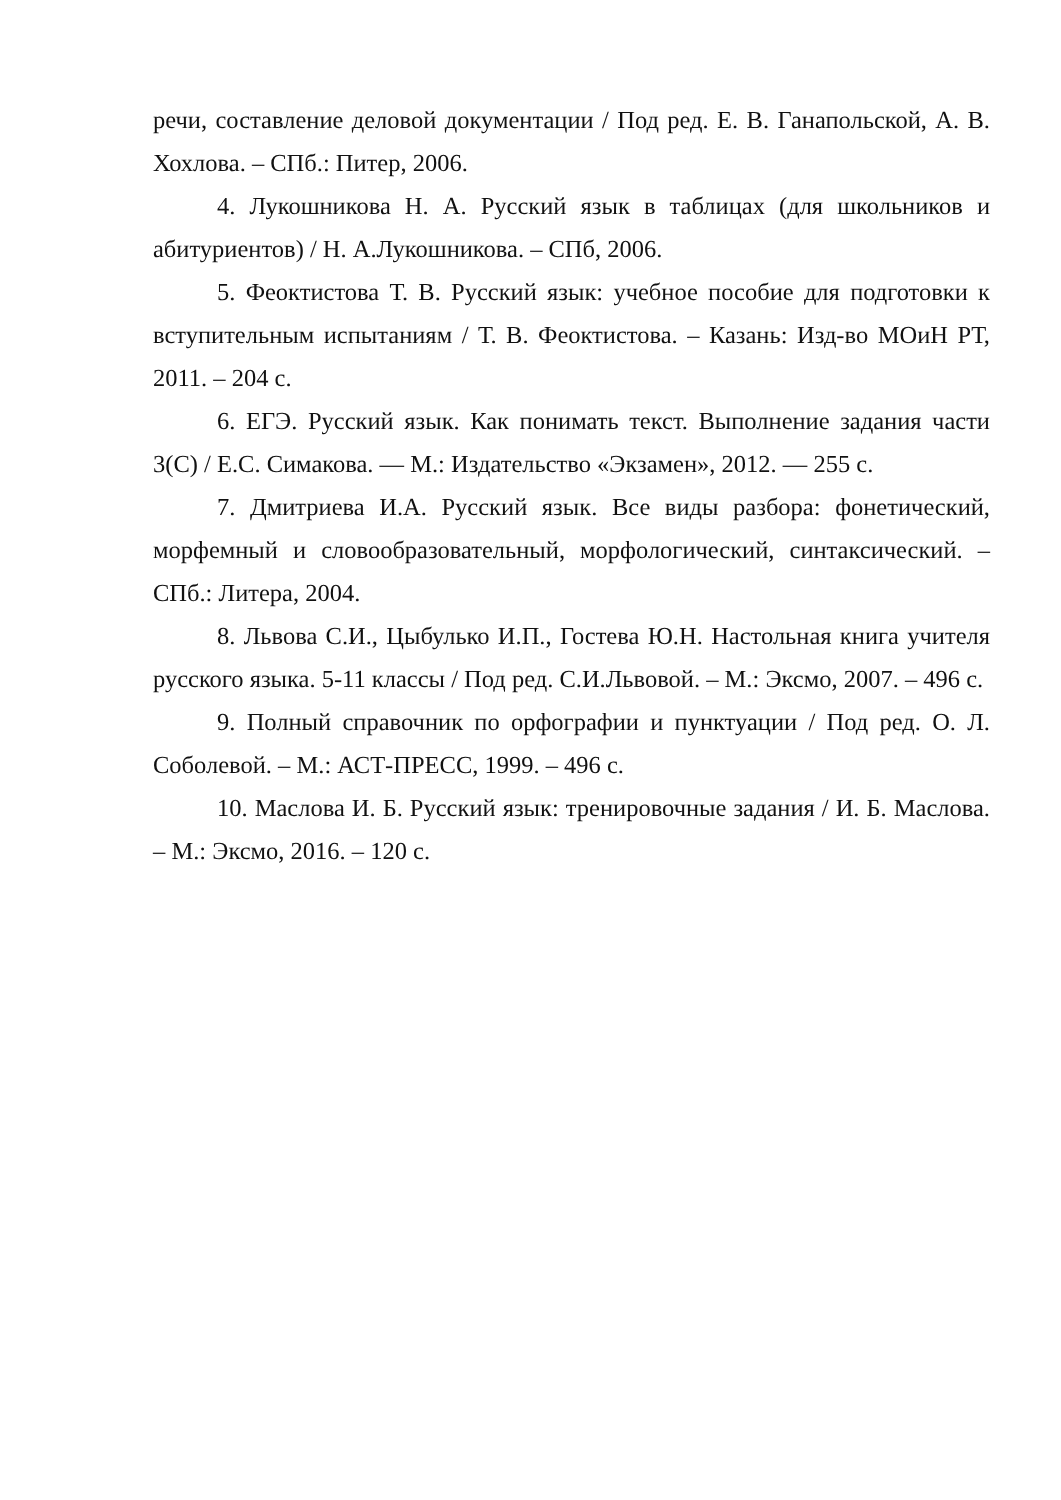речи, составление деловой документации / Под ред. Е. В. Ганапольской, А. В. Хохлова. – СПб.: Питер, 2006.
4. Лукошникова Н. А. Русский язык в таблицах (для школьников и абитуриентов) / Н. А.Лукошникова. – СПб, 2006.
5. Феоктистова Т. В. Русский язык: учебное пособие для подготовки к вступительным испытаниям / Т. В. Феоктистова. – Казань: Изд-во МОиН РТ, 2011. – 204 с.
6. ЕГЭ. Русский язык. Как понимать текст. Выполнение задания части 3(С) / Е.С. Симакова. — М.: Издательство «Экзамен», 2012. — 255 с.
7. Дмитриева И.А. Русский язык. Все виды разбора: фонетический, морфемный и словообразовательный, морфологический, синтаксический. – СПб.: Литера, 2004.
8. Львова С.И., Цыбулько И.П., Гостева Ю.Н. Настольная книга учителя русского языка. 5-11 классы / Под ред. С.И.Львовой. – М.: Эксмо, 2007. – 496 с.
9. Полный справочник по орфографии и пунктуации / Под ред. О. Л. Соболевой. – М.: АСТ-ПРЕСС, 1999. – 496 с.
10. Маслова И. Б. Русский язык: тренировочные задания / И. Б. Маслова. – М.: Эксмо, 2016. – 120 с.